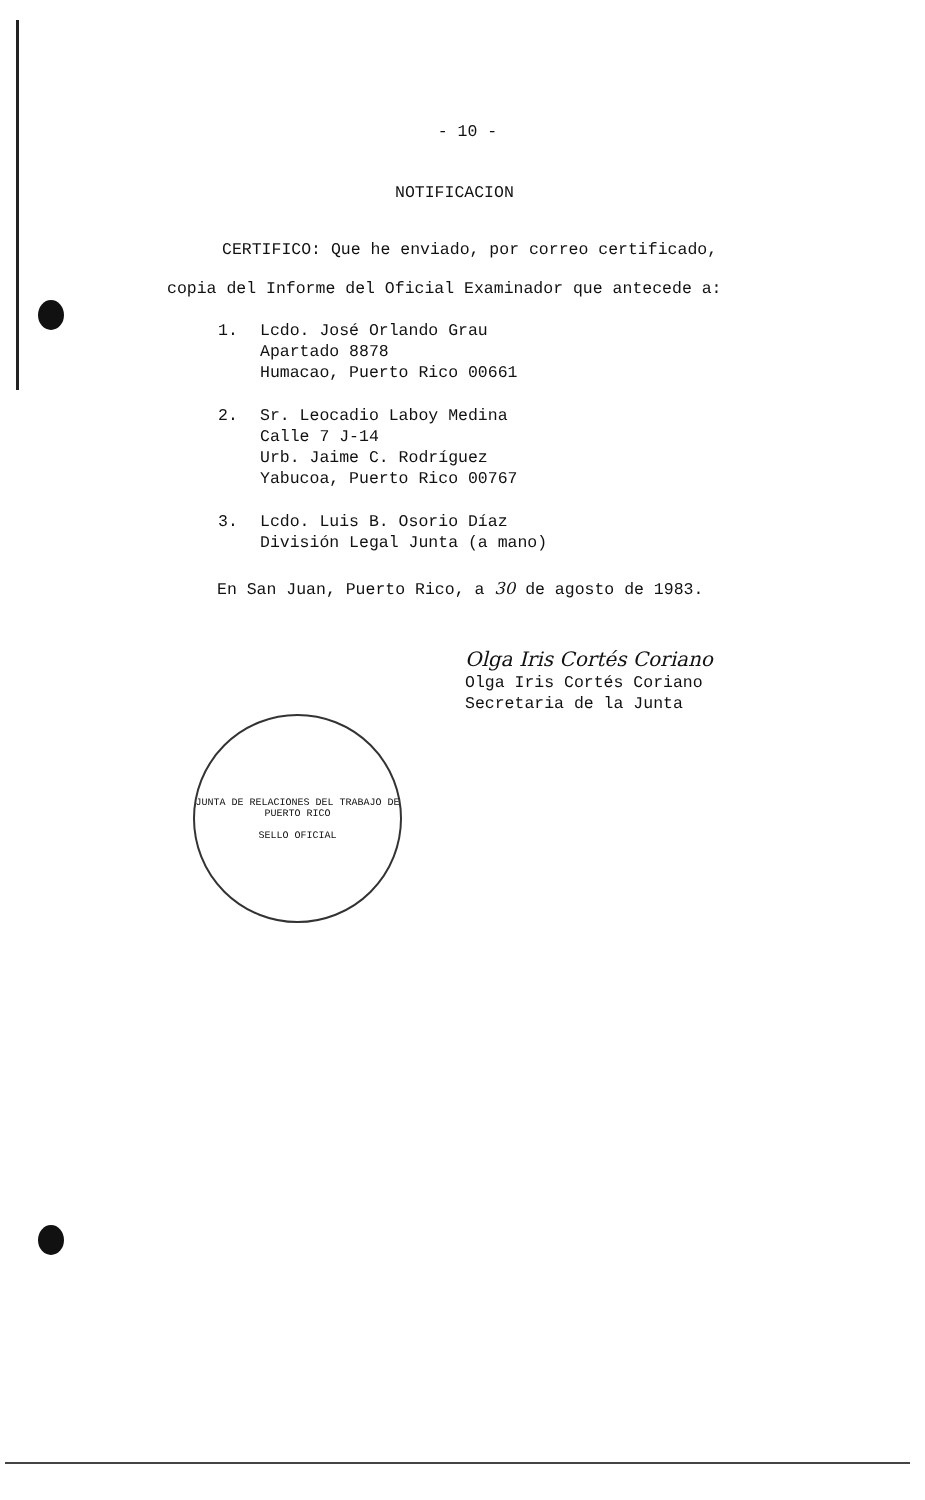- 10 -
NOTIFICACION
CERTIFICO: Que he enviado, por correo certificado,
copia del Informe del Oficial Examinador que antecede a:
1. Lcdo. José Orlando Grau
Apartado 8878
Humacao, Puerto Rico 00661
2. Sr. Leocadio Laboy Medina
Calle 7 J-14
Urb. Jaime C. Rodríguez
Yabucoa, Puerto Rico 00767
3. Lcdo. Luis B. Osorio Díaz
División Legal Junta (a mano)
En San Juan, Puerto Rico, a 30 de agosto de 1983.
Olga Iris Cortés Coriano
Olga Iris Cortés Coriano
Secretaria de la Junta
JUNTA DE RELACIONES DEL TRABAJO DE PUERTO RICO
SELLO OFICIAL